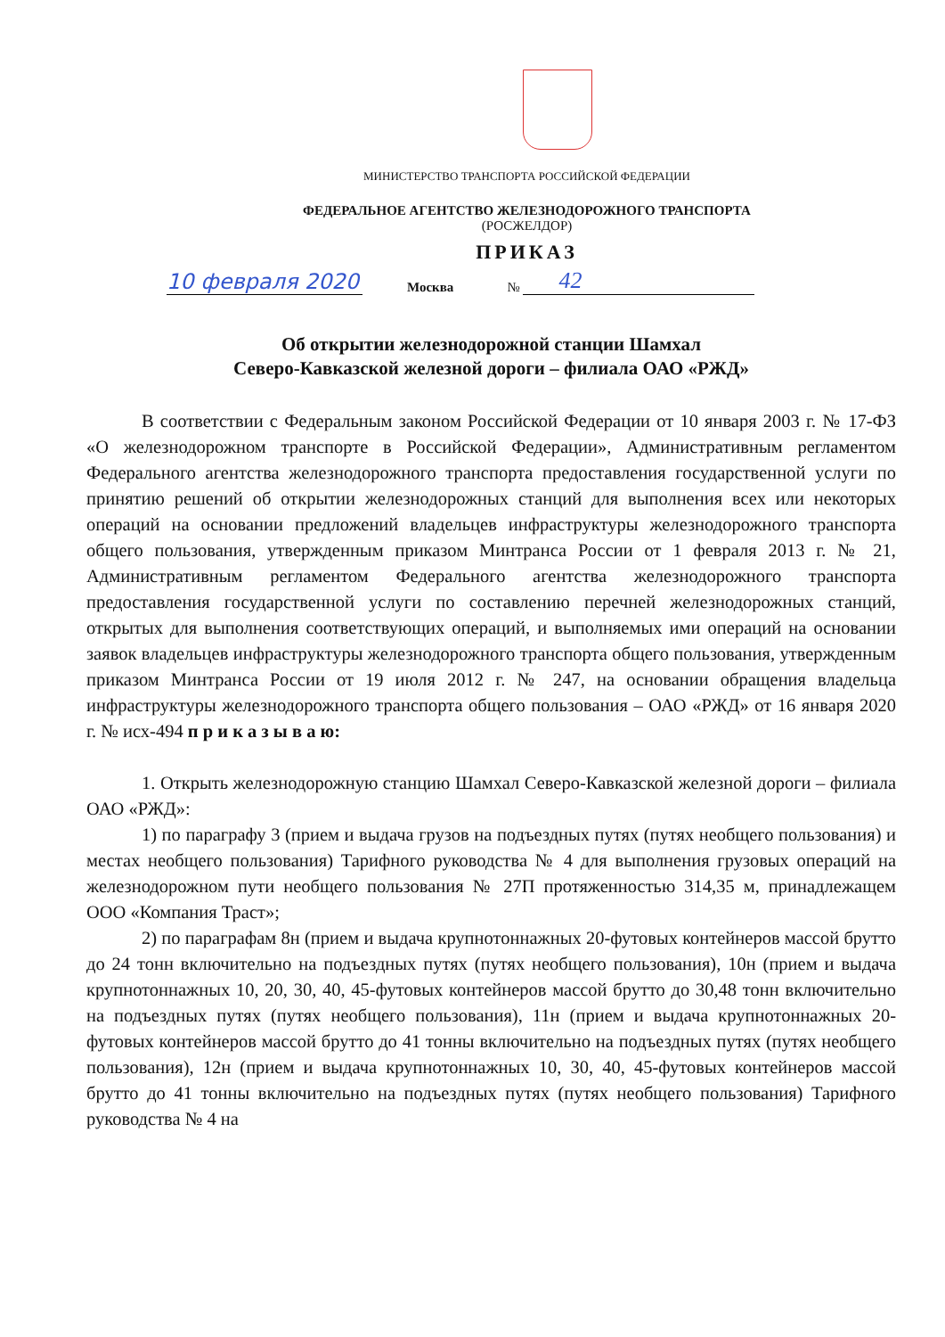МИНИСТЕРСТВО ТРАНСПОРТА РОССИЙСКОЙ ФЕДЕРАЦИИ
ФЕДЕРАЛЬНОЕ АГЕНТСТВО ЖЕЛЕЗНОДОРОЖНОГО ТРАНСПОРТА
(РОСЖЕЛДОР)
ПРИКАЗ
10 февраля 2020 Москва № 42
Об открытии железнодорожной станции Шамхал
Северо-Кавказской железной дороги – филиала ОАО «РЖД»
В соответствии с Федеральным законом Российской Федерации от 10 января 2003 г. № 17-ФЗ «О железнодорожном транспорте в Российской Федерации», Административным регламентом Федерального агентства железнодорожного транспорта предоставления государственной услуги по принятию решений об открытии железнодорожных станций для выполнения всех или некоторых операций на основании предложений владельцев инфраструктуры железнодорожного транспорта общего пользования, утвержденным приказом Минтранса России от 1 февраля 2013 г. № 21, Административным регламентом Федерального агентства железнодорожного транспорта предоставления государственной услуги по составлению перечней железнодорожных станций, открытых для выполнения соответствующих операций, и выполняемых ими операций на основании заявок владельцев инфраструктуры железнодорожного транспорта общего пользования, утвержденным приказом Минтранса России от 19 июля 2012 г. № 247, на основании обращения владельца инфраструктуры железнодорожного транспорта общего пользования – ОАО «РЖД» от 16 января 2020 г. № исх-494 п р и к а з ы в а ю:
1. Открыть железнодорожную станцию Шамхал Северо-Кавказской железной дороги – филиала ОАО «РЖД»:
1) по параграфу 3 (прием и выдача грузов на подъездных путях (путях необщего пользования) и местах необщего пользования) Тарифного руководства № 4 для выполнения грузовых операций на железнодорожном пути необщего пользования № 27П протяженностью 314,35 м, принадлежащем ООО «Компания Траст»;
2) по параграфам 8н (прием и выдача крупнотоннажных 20-футовых контейнеров массой брутто до 24 тонн включительно на подъездных путях (путях необщего пользования), 10н (прием и выдача крупнотоннажных 10, 20, 30, 40, 45-футовых контейнеров массой брутто до 30,48 тонн включительно на подъездных путях (путях необщего пользования), 11н (прием и выдача крупнотоннажных 20-футовых контейнеров массой брутто до 41 тонны включительно на подъездных путях (путях необщего пользования), 12н (прием и выдача крупнотоннажных 10, 30, 40, 45-футовых контейнеров массой брутто до 41 тонны включительно на подъездных путях (путях необщего пользования) Тарифного руководства № 4 на